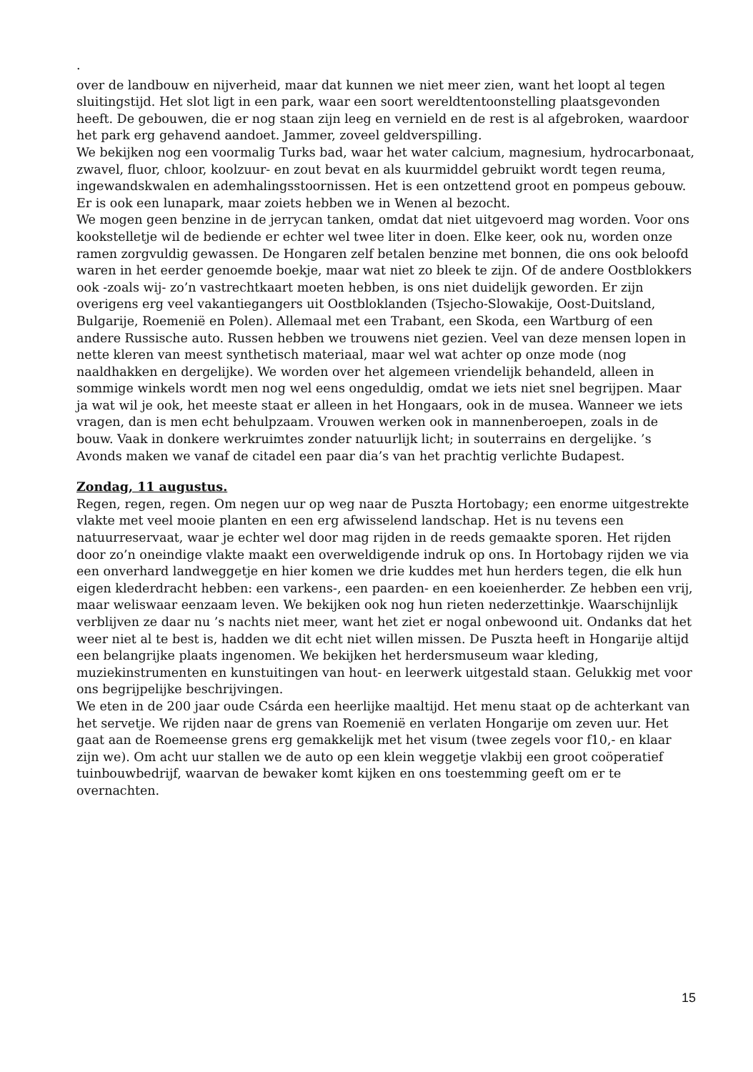.
over de landbouw en nijverheid, maar dat kunnen we niet meer zien, want het loopt al tegen sluitingstijd. Het slot ligt in een park, waar een soort wereldtentoonstelling plaatsgevonden heeft. De gebouwen, die er nog staan zijn leeg en vernield en de rest is al afgebroken, waardoor het park erg gehavend aandoet. Jammer, zoveel geldverspilling.
We bekijken nog een voormalig Turks bad, waar het water calcium, magnesium, hydrocarbonaat, zwavel, fluor, chloor, koolzuur- en zout bevat en als kuurmiddel gebruikt wordt tegen reuma, ingewandskwalen en ademhalingsstoornissen. Het is een ontzettend groot en pompeus gebouw. Er is ook een lunapark, maar zoiets hebben we in Wenen al bezocht.
We mogen geen benzine in de jerrycan tanken, omdat dat niet uitgevoerd mag worden. Voor ons kookstelletje wil de bediende er echter wel twee liter in doen. Elke keer, ook nu, worden onze ramen zorgvuldig gewassen. De Hongaren zelf betalen benzine met bonnen, die ons ook beloofd waren in het eerder genoemde boekje, maar wat niet zo bleek te zijn. Of de andere Oostblokkers ook -zoals wij- zo’n vastrechtkaart moeten hebben, is ons niet duidelijk geworden. Er zijn overigens erg veel vakantiegangers uit Oostbloklanden (Tsjecho-Slowakije, Oost-Duitsland, Bulgarije, Roemenië en Polen). Allemaal met een Trabant, een Skoda, een Wartburg of een andere Russische auto. Russen hebben we trouwens niet gezien. Veel van deze mensen lopen in nette kleren van meest synthetisch materiaal, maar wel wat achter op onze mode (nog naaldhakken en dergelijke). We worden over het algemeen vriendelijk behandeld, alleen in sommige winkels wordt men nog wel eens ongeduldig, omdat we iets niet snel begrijpen. Maar ja wat wil je ook, het meeste staat er alleen in het Hongaars, ook in de musea. Wanneer we iets vragen, dan is men echt behulpzaam. Vrouwen werken ook in mannenberoepen, zoals in de bouw. Vaak in donkere werkruimtes zonder natuurlijk licht; in souterrains en dergelijke. ’s Avonds maken we vanaf de citadel een paar dia’s van het prachtig verlichte Budapest.
Zondag, 11 augustus.
Regen, regen, regen. Om negen uur op weg naar de Puszta Hortobagy; een enorme uitgestrekte vlakte met veel mooie planten en een erg afwisselend landschap. Het is nu tevens een natuurreservaat, waar je echter wel door mag rijden in de reeds gemaakte sporen. Het rijden door zo’n oneindige vlakte maakt een overweldigende indruk op ons. In Hortobagy rijden we via een onverhard landweggetje en hier komen we drie kuddes met hun herders tegen, die elk hun eigen klederdracht hebben: een varkens-, een paarden- en een koeienherder. Ze hebben een vrij, maar weliswaar eenzaam leven. We bekijken ook nog hun rieten nederzettinkje. Waarschijnlijk verblijven ze daar nu ’s nachts niet meer, want het ziet er nogal onbewoond uit. Ondanks dat het weer niet al te best is, hadden we dit echt niet willen missen. De Puszta heeft in Hongarije altijd een belangrijke plaats ingenomen. We bekijken het herdersmuseum waar kleding, muziekinstrumenten en kunstuitingen van hout- en leerwerk uitgestald staan. Gelukkig met voor ons begrijpelijke beschrijvingen.
We eten in de 200 jaar oude Csárda een heerlijke maaltijd. Het menu staat op de achterkant van het servetje. We rijden naar de grens van Roemenië en verlaten Hongarije om zeven uur. Het gaat aan de Roemeense grens erg gemakkelijk met het visum (twee zegels voor f10,- en klaar zijn we). Om acht uur stallen we de auto op een klein weggetje vlakbij een groot coöperatief tuinbouwbedrijf, waarvan de bewaker komt kijken en ons toestemming geeft om er te overnachten.
15